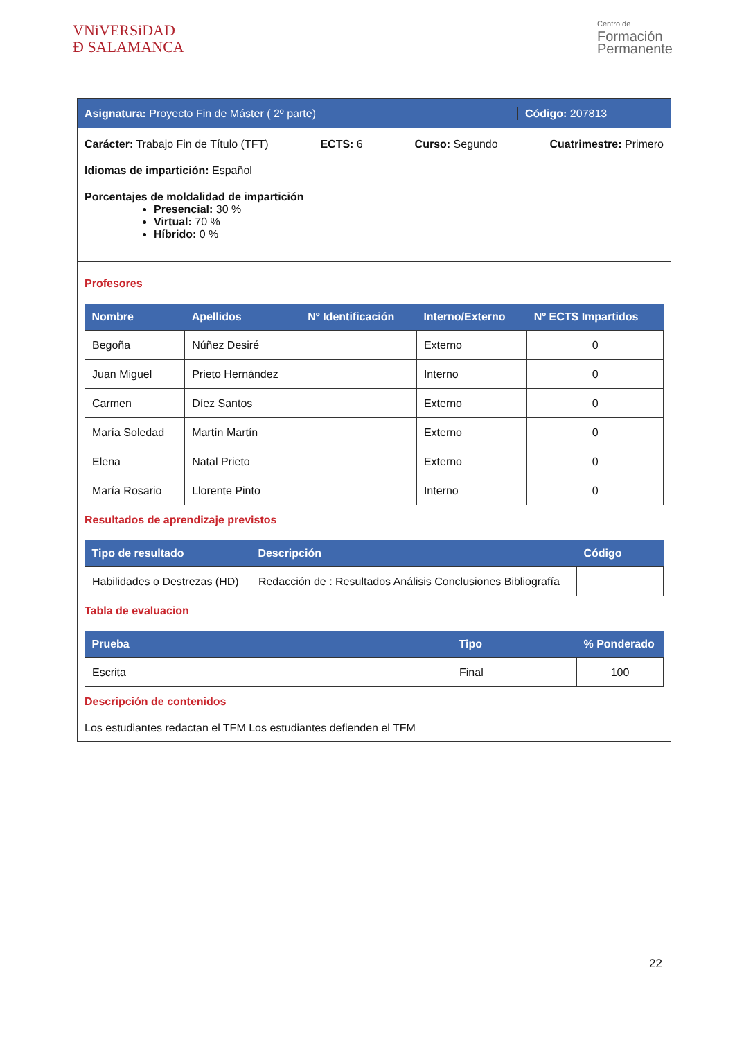VNiVERSiDAD
Ð SALAMANCA
Centro de
Formación
Permanente
Asignatura: Proyecto Fin de Máster ( 2º parte)
Código: 207813
Carácter: Trabajo Fin de Título (TFT) ECTS: 6 Curso: Segundo Cuatrimestre: Primero
Idiomas de impartición: Español
Porcentajes de moldalidad de impartición
Presencial: 30 %
Virtual: 70 %
Híbrido: 0 %
Profesores
| Nombre | Apellidos | Nº Identificación | Interno/Externo | Nº ECTS Impartidos |
| --- | --- | --- | --- | --- |
| Begoña | Núñez Desiré | | Externo | 0 |
| Juan Miguel | Prieto Hernández | | Interno | 0 |
| Carmen | Díez Santos | | Externo | 0 |
| María Soledad | Martín Martín | | Externo | 0 |
| Elena | Natal Prieto | | Externo | 0 |
| María Rosario | Llorente Pinto | | Interno | 0 |
Resultados de aprendizaje previstos
| Tipo de resultado | Descripción | Código |
| --- | --- | --- |
| Habilidades o Destrezas (HD) | Redacción de : Resultados Análisis Conclusiones Bibliografía | |
Tabla de evaluacion
| Prueba | Tipo | % Ponderado |
| --- | --- | --- |
| Escrita | Final | 100 |
Descripción de contenidos
Los estudiantes redactan el TFM Los estudiantes defienden el TFM
22